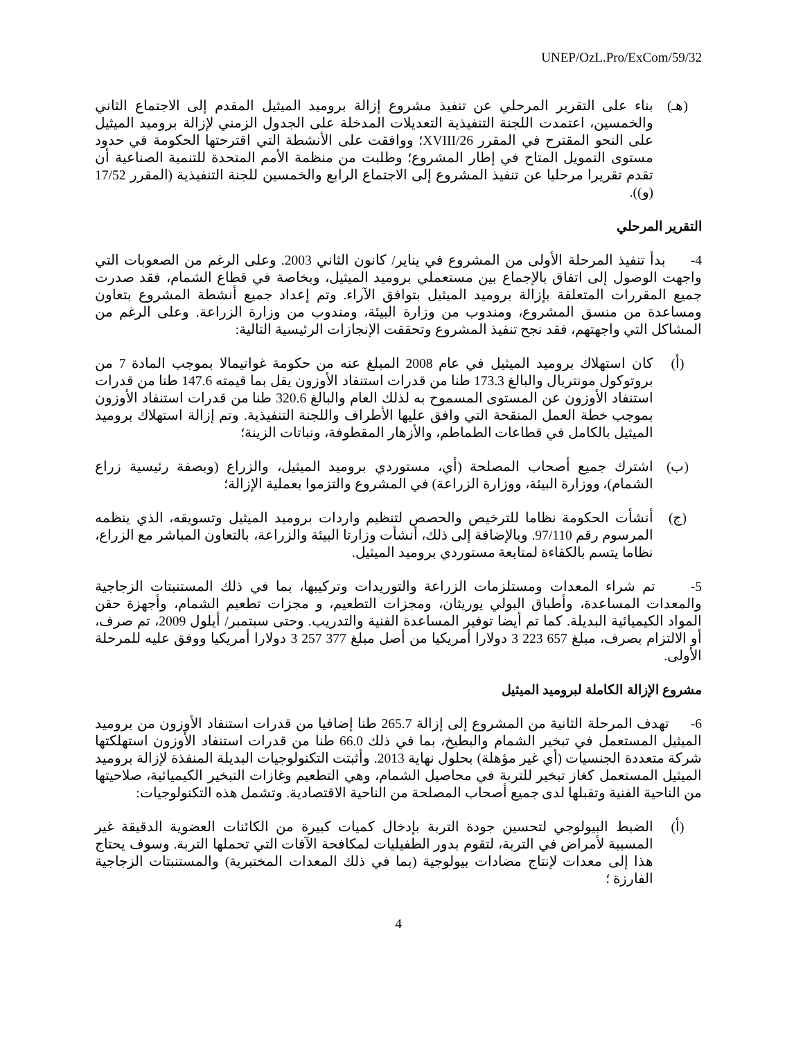UNEP/OzL.Pro/ExCom/59/32
(هـ) بناء على التقرير المرحلي عن تنفيذ مشروع إزالة بروميد الميثيل المقدم إلى الاجتماع الثاني والخمسين، اعتمدت اللجنة التنفيذية التعديلات المدخلة على الجدول الزمني لإزالة بروميد الميثيل على النحو المقترح في المقرر 26/XVIII؛ ووافقت على الأنشطة التي اقترحتها الحكومة في حدود مستوى التمويل المتاح في إطار المشروع؛ وطلبت من منظمة الأمم المتحدة للتنمية الصناعية أن تقدم تقريرا مرحليا عن تنفيذ المشروع إلى الاجتماع الرابع والخمسين للجنة التنفيذية (المقرر 17/52 (و)).
التقرير المرحلي
4- بدأ تنفيذ المرحلة الأولى من المشروع في يناير/ كانون الثاني 2003. وعلى الرغم من الصعوبات التي واجهت الوصول إلى اتفاق بالإجماع بين مستعملي بروميد الميثيل، وبخاصة في قطاع الشمام، فقد صدرت جميع المقررات المتعلقة بإزالة بروميد الميثيل بتوافق الآراء. وتم إعداد جميع أنشطة المشروع بتعاون ومساعدة من منسق المشروع، ومندوب من وزارة البيئة، ومندوب من وزارة الزراعة. وعلى الرغم من المشاكل التي واجهتهم، فقد نجح تنفيذ المشروع وتحققت الإنجازات الرئيسية التالية:
(أ) كان استهلاك بروميد الميثيل في عام 2008 المبلغ عنه من حكومة غواتيمالا بموجب المادة 7 من بروتوكول مونتريال والبالغ 173.3 طنا من قدرات استنفاد الأوزون يقل بما قيمته 147.6 طنا من قدرات استنفاد الأوزون عن المستوى المسموح به لذلك العام والبالغ 320.6 طنا من قدرات استنفاد الأوزون بموجب خطة العمل المنقحة التي وافق عليها الأطراف واللجنة التنفيذية. وتم إزالة استهلاك بروميد الميثيل بالكامل في قطاعات الطماطم، والأزهار المقطوفة، ونباتات الزينة؛
(ب) اشترك جميع أصحاب المصلحة (أي، مستوردي بروميد الميثيل، والزراع (وبصفة رئيسية زراع الشمام)، ووزارة البيئة، ووزارة الزراعة) في المشروع والتزموا بعملية الإزالة؛
(ج) أنشأت الحكومة نظاما للترخيص والحصص لتنظيم واردات بروميد الميثيل وتسويقه، الذي ينظمه المرسوم رقم 97/110. وبالإضافة إلى ذلك، أنشأت وزارتا البيئة والزراعة، بالتعاون المباشر مع الزراع، نظاما يتسم بالكفاءة لمتابعة مستوردي بروميد الميثيل.
5- تم شراء المعدات ومستلزمات الزراعة والتوريدات وتركيبها، بما في ذلك المستنبتات الزجاجية والمعدات المساعدة، وأطباق البولي يوريثان، ومجزات التطعيم، و مجزات تطعيم الشمام، وأجهزة حقن المواد الكيميائية البديلة. كما تم أيضا توفير المساعدة الفنية والتدريب. وحتى سبتمبر/ أيلول 2009، تم صرف، أو الالتزام بصرف، مبلغ 657 223 3 دولارا أمريكيا من أصل مبلغ 377 257 3 دولارا أمريكيا ووفق عليه للمرحلة الأولى.
مشروع الإزالة الكاملة لبروميد الميثيل
6- تهدف المرحلة الثانية من المشروع إلى إزالة 265.7 طنا إضافيا من قدرات استنفاد الأوزون من بروميد الميثيل المستعمل في تبخير الشمام والبطيخ، بما في ذلك 66.0 طنا من قدرات استنفاد الأوزون استهلكتها شركة متعددة الجنسيات (أي غير مؤهلة) بحلول نهاية 2013. وأثبتت التكنولوجيات البديلة المنفذة لإزالة بروميد الميثيل المستعمل كغاز تبخير للتربة في محاصيل الشمام، وهي التطعيم وغازات التبخير الكيميائية، صلاحيتها من الناحية الفنية وتقبلها لدى جميع أصحاب المصلحة من الناحية الاقتصادية. وتشمل هذه التكنولوجيات:
(أ) الضبط البيولوجي لتحسين جودة التربة بإدخال كميات كبيرة من الكائنات العضوية الدقيقة غير المسببة لأمراض في التربة، لتقوم بدور الطفيليات لمكافحة الآفات التي تحملها التربة. وسوف يحتاج هذا إلى معدات لإنتاج مضادات بيولوجية (بما في ذلك المعدات المختبرية) والمستنبتات الزجاجية الفارزة ؛
4